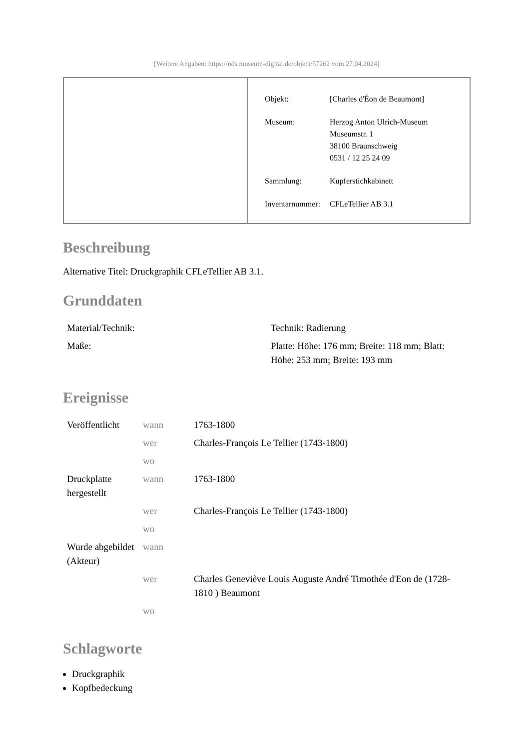[Weitere Angaben: https://nds.museum-digital.de/object/57262 vom 27.04.2024]
| Objekt: | [Charles d'Éon de Beaumont] |
| Museum: | Herzog Anton Ulrich-Museum Museumstr. 1 38100 Braunschweig 0531 / 12 25 24 09 |
| Sammlung: | Kupferstichkabinett |
| Inventarnummer: | CFLeTellier AB 3.1 |
Beschreibung
Alternative Titel: Druckgraphik CFLeTellier AB 3.1.
Grunddaten
| Material/Technik: | Technik: Radierung |
| Maße: | Platte: Höhe: 176 mm; Breite: 118 mm; Blatt: Höhe: 253 mm; Breite: 193 mm |
Ereignisse
| Veröffentlicht | wann | 1763-1800 |
| | wer | Charles-François Le Tellier (1743-1800) |
| | wo | |
| Druckplatte hergestellt | wann | 1763-1800 |
| | wer | Charles-François Le Tellier (1743-1800) |
| | wo | |
| Wurde abgebildet (Akteur) | wann | |
| | wer | Charles Geneviève Louis Auguste André Timothée d'Eon de (1728-1810 ) Beaumont |
| | wo | |
Schlagworte
Druckgraphik
Kopfbedeckung